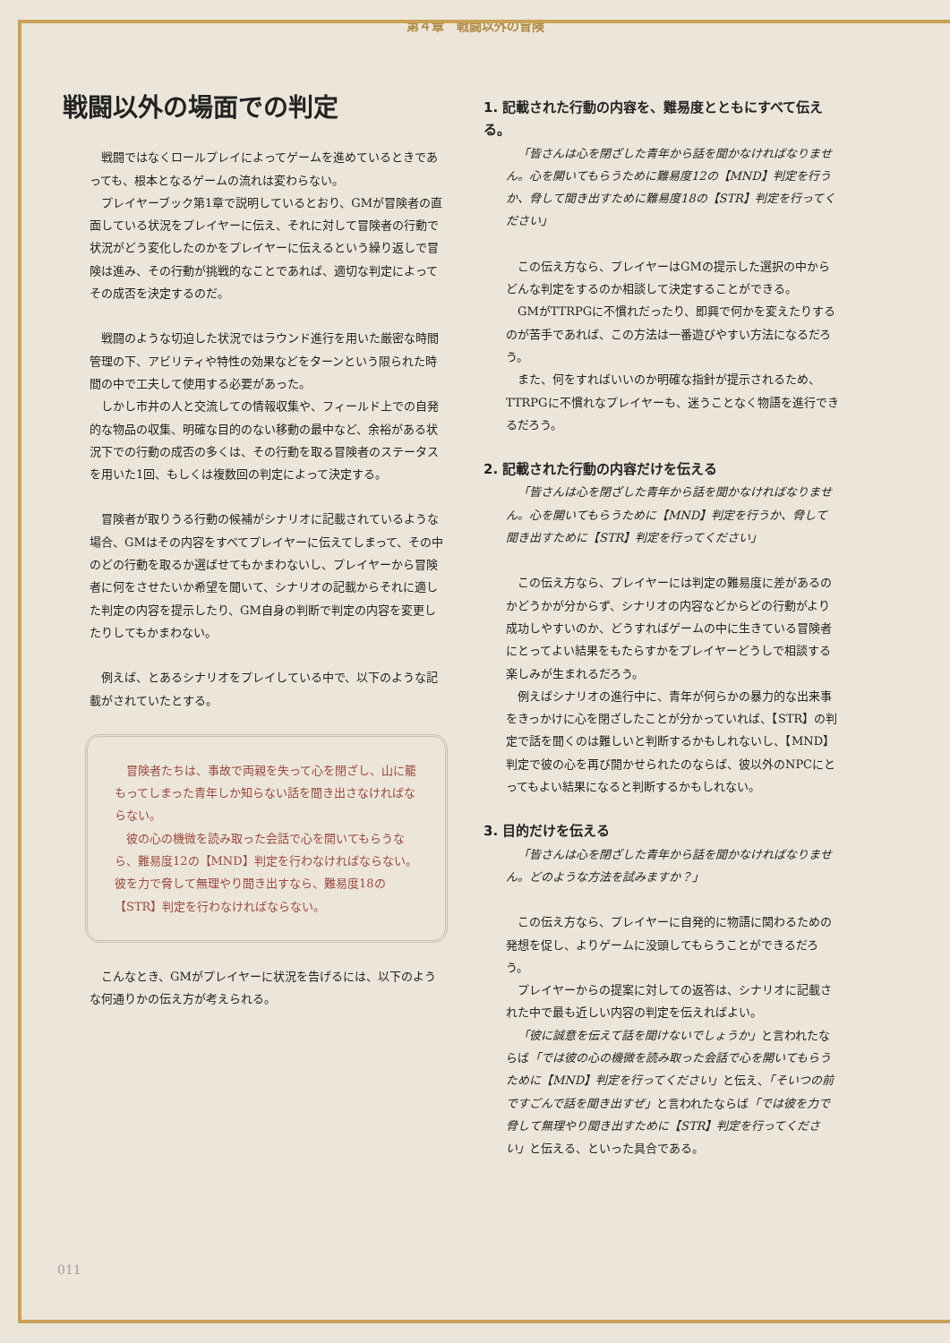第４章　戦闘以外の冒険
戦闘以外の場面での判定
戦闘ではなくロールプレイによってゲームを進めているときであっても、根本となるゲームの流れは変わらない。
プレイヤーブック第1章で説明しているとおり、GMが冒険者の直面している状況をプレイヤーに伝え、それに対して冒険者の行動で状況がどう変化したのかをプレイヤーに伝えるという繰り返しで冒険は進み、その行動が挑戦的なことであれば、適切な判定によってその成否を決定するのだ。
戦闘のような切迫した状況ではラウンド進行を用いた厳密な時間管理の下、アビリティや特性の効果などをターンという限られた時間の中で工夫して使用する必要があった。
しかし市井の人と交流しての情報収集や、フィールド上での自発的な物品の収集、明確な目的のない移動の最中など、余裕がある状況下での行動の成否の多くは、その行動を取る冒険者のステータスを用いた1回、もしくは複数回の判定によって決定する。
冒険者が取りうる行動の候補がシナリオに記載されているような場合、GMはその内容をすべてプレイヤーに伝えてしまって、その中のどの行動を取るか選ばせてもかまわないし、プレイヤーから冒険者に何をさせたいか希望を聞いて、シナリオの記載からそれに適した判定の内容を提示したり、GM自身の判断で判定の内容を変更したりしてもかまわない。
例えば、とあるシナリオをプレイしている中で、以下のような記載がされていたとする。
冒険者たちは、事故で両親を失って心を閉ざし、山に籠もってしまった青年しか知らない話を聞き出さなければならない。
彼の心の機微を読み取った会話で心を開いてもらうなら、難易度12の【MND】判定を行わなければならない。彼を力で脅して無理やり聞き出すなら、難易度18の【STR】判定を行わなければならない。
こんなとき、GMがプレイヤーに状況を告げるには、以下のような何通りかの伝え方が考えられる。
1. 記載された行動の内容を、難易度とともにすべて伝える。
「皆さんは心を閉ざした青年から話を聞かなければなりません。心を開いてもらうために難易度12の【MND】判定を行うか、脅して聞き出すために難易度18の【STR】判定を行ってください」
この伝え方なら、プレイヤーはGMの提示した選択の中からどんな判定をするのか相談して決定することができる。
GMがTTRPGに不慣れだったり、即興で何かを変えたりするのが苦手であれば、この方法は一番遊びやすい方法になるだろう。
また、何をすればいいのか明確な指針が提示されるため、TTRPGに不慣れなプレイヤーも、迷うことなく物語を進行できるだろう。
2. 記載された行動の内容だけを伝える
「皆さんは心を閉ざした青年から話を聞かなければなりません。心を開いてもらうために【MND】判定を行うか、脅して聞き出すために【STR】判定を行ってください」
この伝え方なら、プレイヤーには判定の難易度に差があるのかどうかが分からず、シナリオの内容などからどの行動がより成功しやすいのか、どうすればゲームの中に生きている冒険者にとってよい結果をもたらすかをプレイヤーどうしで相談する楽しみが生まれるだろう。
例えばシナリオの進行中に、青年が何らかの暴力的な出来事をきっかけに心を閉ざしたことが分かっていれば、【STR】の判定で話を聞くのは難しいと判断するかもしれないし、【MND】判定で彼の心を再び開かせられたのならば、彼以外のNPCにとってもよい結果になると判断するかもしれない。
3. 目的だけを伝える
「皆さんは心を閉ざした青年から話を聞かなければなりません。どのような方法を試みますか？」
この伝え方なら、プレイヤーに自発的に物語に関わるための発想を促し、よりゲームに没頭してもらうことができるだろう。
プレイヤーからの提案に対しての返答は、シナリオに記載された中で最も近しい内容の判定を伝えればよい。
「彼に誠意を伝えて話を聞けないでしょうか」と言われたならば「では彼の心の機微を読み取った会話で心を開いてもらうために【MND】判定を行ってください」と伝え、「そいつの前ですごんで話を聞き出すぜ」と言われたならば「では彼を力で脅して無理やり聞き出すために【STR】判定を行ってください」と伝える、といった具合である。
011